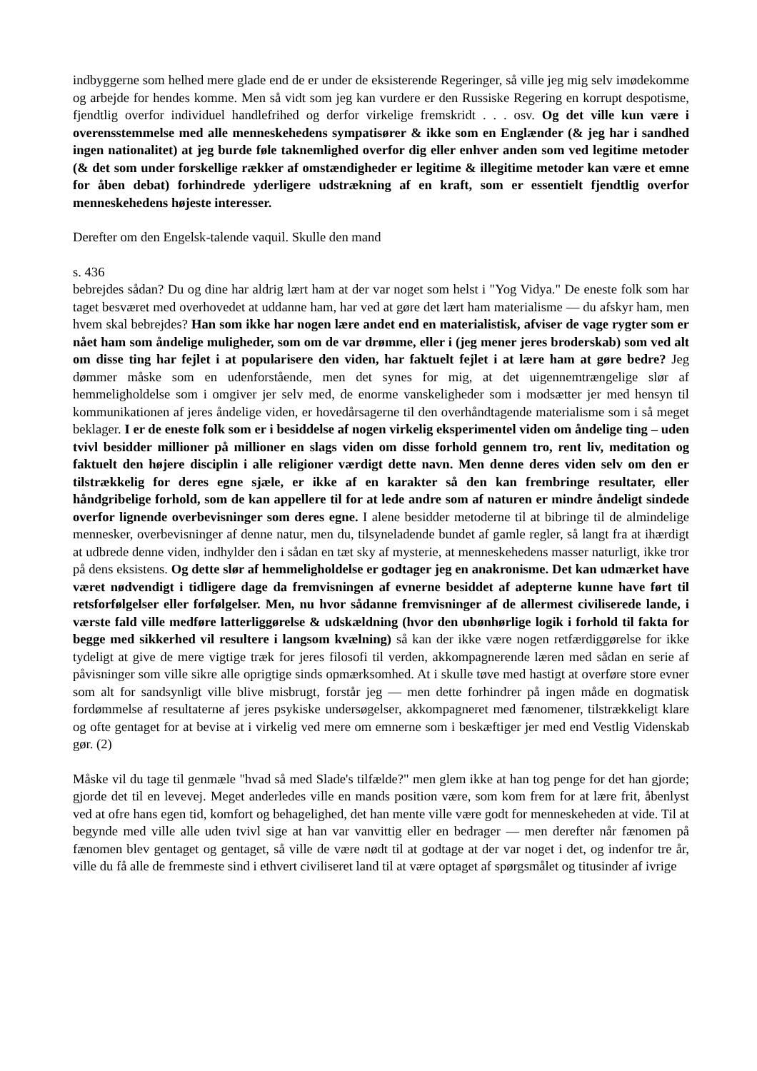indbyggerne som helhed mere glade end de er under de eksisterende Regeringer, så ville jeg mig selv imødekomme og arbejde for hendes komme. Men så vidt som jeg kan vurdere er den Russiske Regering en korrupt despotisme, fjendtlig overfor individuel handlefrihed og derfor virkelige fremskridt . . . osv. Og det ville kun være i overensstemmelse med alle menneskehedens sympatisører & ikke som en Englænder (& jeg har i sandhed ingen nationalitet) at jeg burde føle taknemlighed overfor dig eller enhver anden som ved legitime metoder (& det som under forskellige rækker af omstændigheder er legitime & illegitime metoder kan være et emne for åben debat) forhindrede yderligere udstrækning af en kraft, som er essentielt fjendtlig overfor menneskehedens højeste interesser.
Derefter om den Engelsk-talende vaquil. Skulle den mand
s. 436
bebrejdes sådan? Du og dine har aldrig lært ham at der var noget som helst i "Yog Vidya." De eneste folk som har taget besværet med overhovedet at uddanne ham, har ved at gøre det lært ham materialisme — du afskyr ham, men hvem skal bebrejdes? Han som ikke har nogen lære andet end en materialistisk, afviser de vage rygter som er nået ham som åndelige muligheder, som om de var drømme, eller i (jeg mener jeres broderskab) som ved alt om disse ting har fejlet i at popularisere den viden, har faktuelt fejlet i at lære ham at gøre bedre? Jeg dømmer måske som en udenforstående, men det synes for mig, at det uigennemtrængelige slør af hemmeligholdelse som i omgiver jer selv med, de enorme vanskeligheder som i modsætter jer med hensyn til kommunikationen af jeres åndelige viden, er hovedårsagerne til den overhåndtagende materialisme som i så meget beklager. I er de eneste folk som er i besiddelse af nogen virkelig eksperimentel viden om åndelige ting – uden tvivl besidder millioner på millioner en slags viden om disse forhold gennem tro, rent liv, meditation og faktuelt den højere disciplin i alle religioner værdigt dette navn. Men denne deres viden selv om den er tilstrækkelig for deres egne sjæle, er ikke af en karakter så den kan frembringe resultater, eller håndgribelige forhold, som de kan appellere til for at lede andre som af naturen er mindre åndeligt sindede overfor lignende overbevisninger som deres egne. I alene besidder metoderne til at bibringe til de almindelige mennesker, overbevisninger af denne natur, men du, tilsyneladende bundet af gamle regler, så langt fra at ihærdigt at udbrede denne viden, indhylder den i sådan en tæt sky af mysterie, at menneskehedens masser naturligt, ikke tror på dens eksistens. Og dette slør af hemmeligholdelse er godtager jeg en anakronisme. Det kan udmærket have været nødvendigt i tidligere dage da fremvisningen af evnerne besiddet af adepterne kunne have ført til retsforfølgelser eller forfølgelser. Men, nu hvor sådanne fremvisninger af de allermest civiliserede lande, i værste fald ville medføre latterliggørelse & udskældning (hvor den ubønhørlige logik i forhold til fakta for begge med sikkerhed vil resultere i langsom kvælning) så kan der ikke være nogen retfærdiggørelse for ikke tydeligt at give de mere vigtige træk for jeres filosofi til verden, akkompagnerende læren med sådan en serie af påvisninger som ville sikre alle oprigtige sinds opmærksomhed. At i skulle tøve med hastigt at overføre store evner som alt for sandsynligt ville blive misbrugt, forstår jeg — men dette forhindrer på ingen måde en dogmatisk fordømmelse af resultaterne af jeres psykiske undersøgelser, akkompagneret med fænomener, tilstrækkeligt klare og ofte gentaget for at bevise at i virkelig ved mere om emnerne som i beskæftiger jer med end Vestlig Videnskab gør. (2)
Måske vil du tage til genmæle "hvad så med Slade's tilfælde?" men glem ikke at han tog penge for det han gjorde; gjorde det til en levevej. Meget anderledes ville en mands position være, som kom frem for at lære frit, åbenlyst ved at ofre hans egen tid, komfort og behagelighed, det han mente ville være godt for menneskeheden at vide. Til at begynde med ville alle uden tvivl sige at han var vanvittig eller en bedrager — men derefter når fænomen på fænomen blev gentaget og gentaget, så ville de være nødt til at godtage at der var noget i det, og indenfor tre år, ville du få alle de fremmeste sind i ethvert civiliseret land til at være optaget af spørgsmålet og titusinder af ivrige